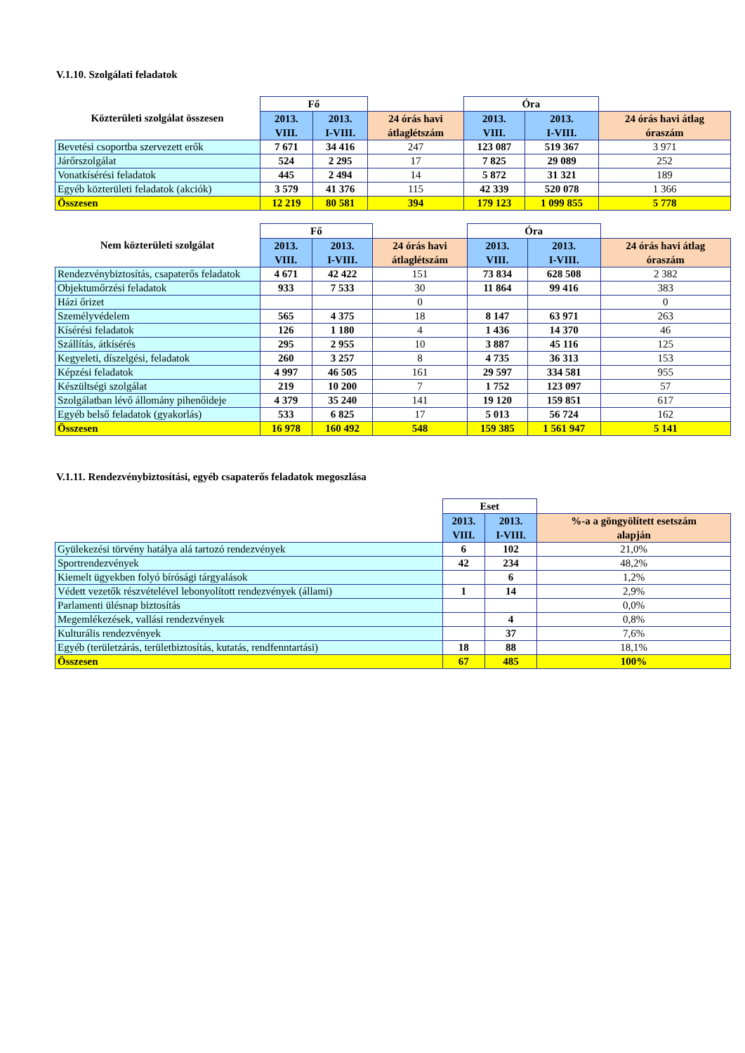V.1.10. Szolgálati feladatok
| Közterületi szolgálat összesen | Fő | | | Óra | | |
| --- | --- | --- | --- | --- | --- | --- |
| | 2013. VIII. | 2013. I-VIII. | 24 órás havi átlaglétszám | 2013. VIII. | 2013. I-VIII. | 24 órás havi átlag óraszám |
| Bevetési csoportba szervezett erők | 7 671 | 34 416 | 247 | 123 087 | 519 367 | 3 971 |
| Járőrszolgálat | 524 | 2 295 | 17 | 7 825 | 29 089 | 252 |
| Vonatkísérési feladatok | 445 | 2 494 | 14 | 5 872 | 31 321 | 189 |
| Egyéb közterületi feladatok (akciók) | 3 579 | 41 376 | 115 | 42 339 | 520 078 | 1 366 |
| Összesen | 12 219 | 80 581 | 394 | 179 123 | 1 099 855 | 5 778 |
| Nem közterületi szolgálat | Fő | | | Óra | | |
| --- | --- | --- | --- | --- | --- | --- |
| | 2013. VIII. | 2013. I-VIII. | 24 órás havi átlaglétszám | 2013. VIII. | 2013. I-VIII. | 24 órás havi átlag óraszám |
| Rendezvénybiztosítás, csapaterős feladatok | 4 671 | 42 422 | 151 | 73 834 | 628 508 | 2 382 |
| Objektumőrzési feladatok | 933 | 7 533 | 30 | 11 864 | 99 416 | 383 |
| Házi őrizet | | | 0 | | | 0 |
| Személyvédelem | 565 | 4 375 | 18 | 8 147 | 63 971 | 263 |
| Kísérési feladatok | 126 | 1 180 | 4 | 1 436 | 14 370 | 46 |
| Szállítás, átkísérés | 295 | 2 955 | 10 | 3 887 | 45 116 | 125 |
| Kegyeleti, díszelgési, feladatok | 260 | 3 257 | 8 | 4 735 | 36 313 | 153 |
| Képzési feladatok | 4 997 | 46 505 | 161 | 29 597 | 334 581 | 955 |
| Készültségi szolgálat | 219 | 10 200 | 7 | 1 752 | 123 097 | 57 |
| Szolgálatban lévő állomány pihenőideje | 4 379 | 35 240 | 141 | 19 120 | 159 851 | 617 |
| Egyéb belső feladatok (gyakorlás) | 533 | 6 825 | 17 | 5 013 | 56 724 | 162 |
| Összesen | 16 978 | 160 492 | 548 | 159 385 | 1 561 947 | 5 141 |
V.1.11. Rendezvénybiztosítási, egyéb csapaterős feladatok megoszlása
| | Eset | | |
| --- | --- | --- | --- |
| | 2013. VIII. | 2013. I-VIII. | %-a a göngyölített esetszám alapján |
| Gyülekezési törvény hatálya alá tartozó rendezvények | 6 | 102 | 21,0% |
| Sportrendezvények | 42 | 234 | 48,2% |
| Kiemelt ügyekben folyó bírósági tárgyalások | | 6 | 1,2% |
| Védett vezetők részvételével lebonyolított rendezvények (állami) | 1 | 14 | 2,9% |
| Parlamenti ülésnap biztosítás | | | 0,0% |
| Megemlékezések, vallási rendezvények | | 4 | 0,8% |
| Kulturális rendezvények | | 37 | 7,6% |
| Egyéb (területzárás, területbiztosítás, kutatás, rendfenntartási) | 18 | 88 | 18,1% |
| Összesen | 67 | 485 | 100% |